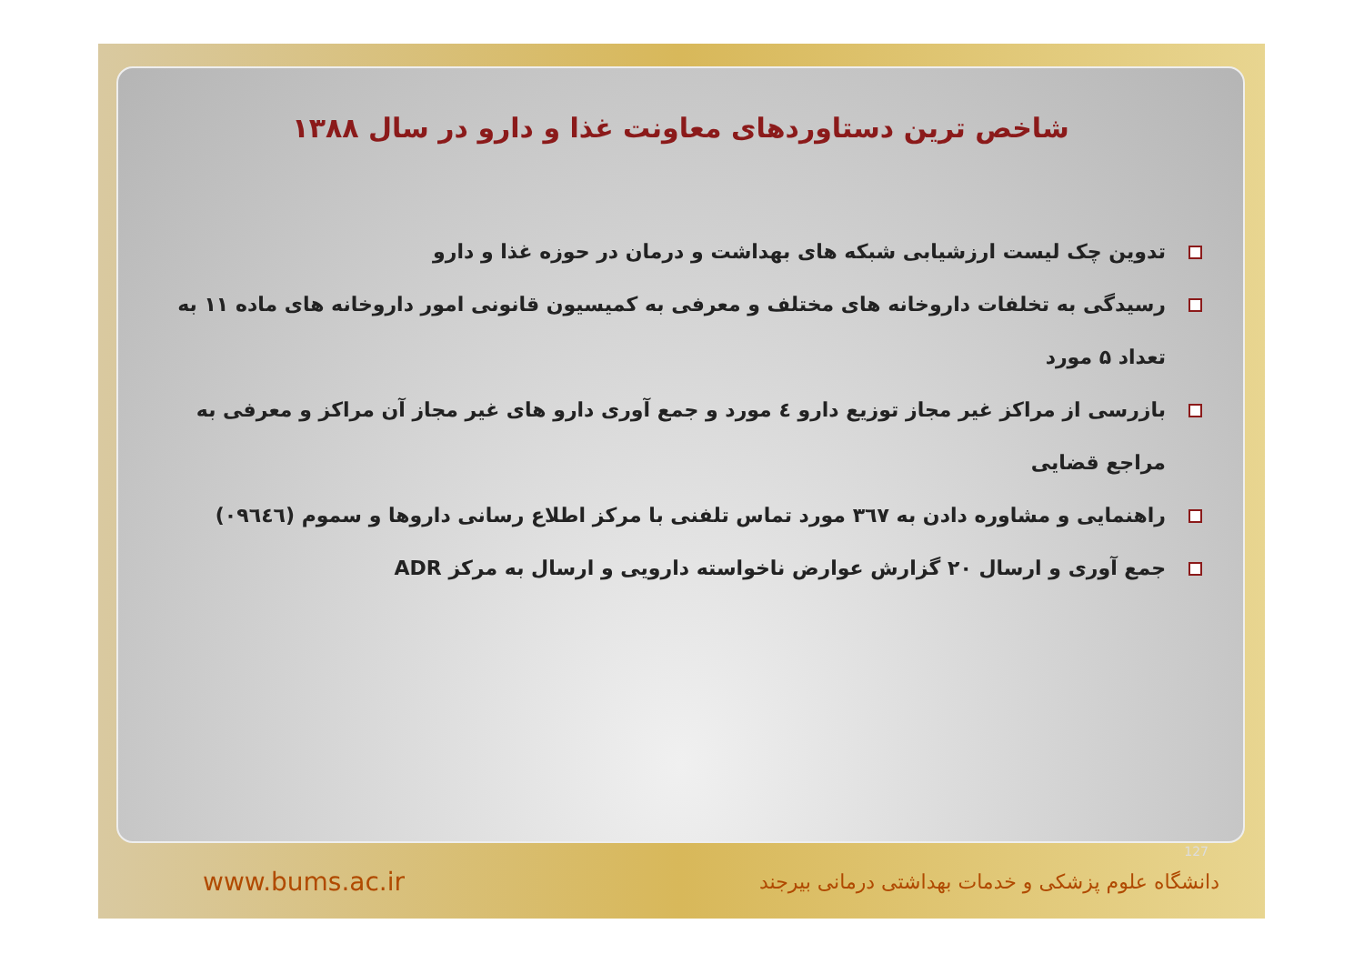شاخص ترین دستاوردهای معاونت غذا و دارو در سال ۱۳۸۸
تدوین چک لیست ارزشیابی شبکه های بهداشت و درمان در حوزه غذا و دارو
رسیدگی به تخلفات داروخانه های مختلف و معرفی به کمیسیون قانونی امور داروخانه های ماده ۱۱ به تعداد ۵ مورد
بازرسی از مراکز غیر مجاز توزیع دارو ٤ مورد و جمع آوری دارو های غیر مجاز آن مراکز و معرفی به مراجع قضایی
راهنمایی و مشاوره دادن به ٣٦٧ مورد تماس تلفنی با مرکز اطلاع رسانی داروها و سموم (٠٩٦٤٦)
جمع آوری و ارسال ۲۰ گزارش عوارض ناخواسته دارویی و ارسال به مرکز ADR
127
www.bums.ac.ir دانشگاه علوم پزشکی و خدمات بهداشتی درمانی بیرجند